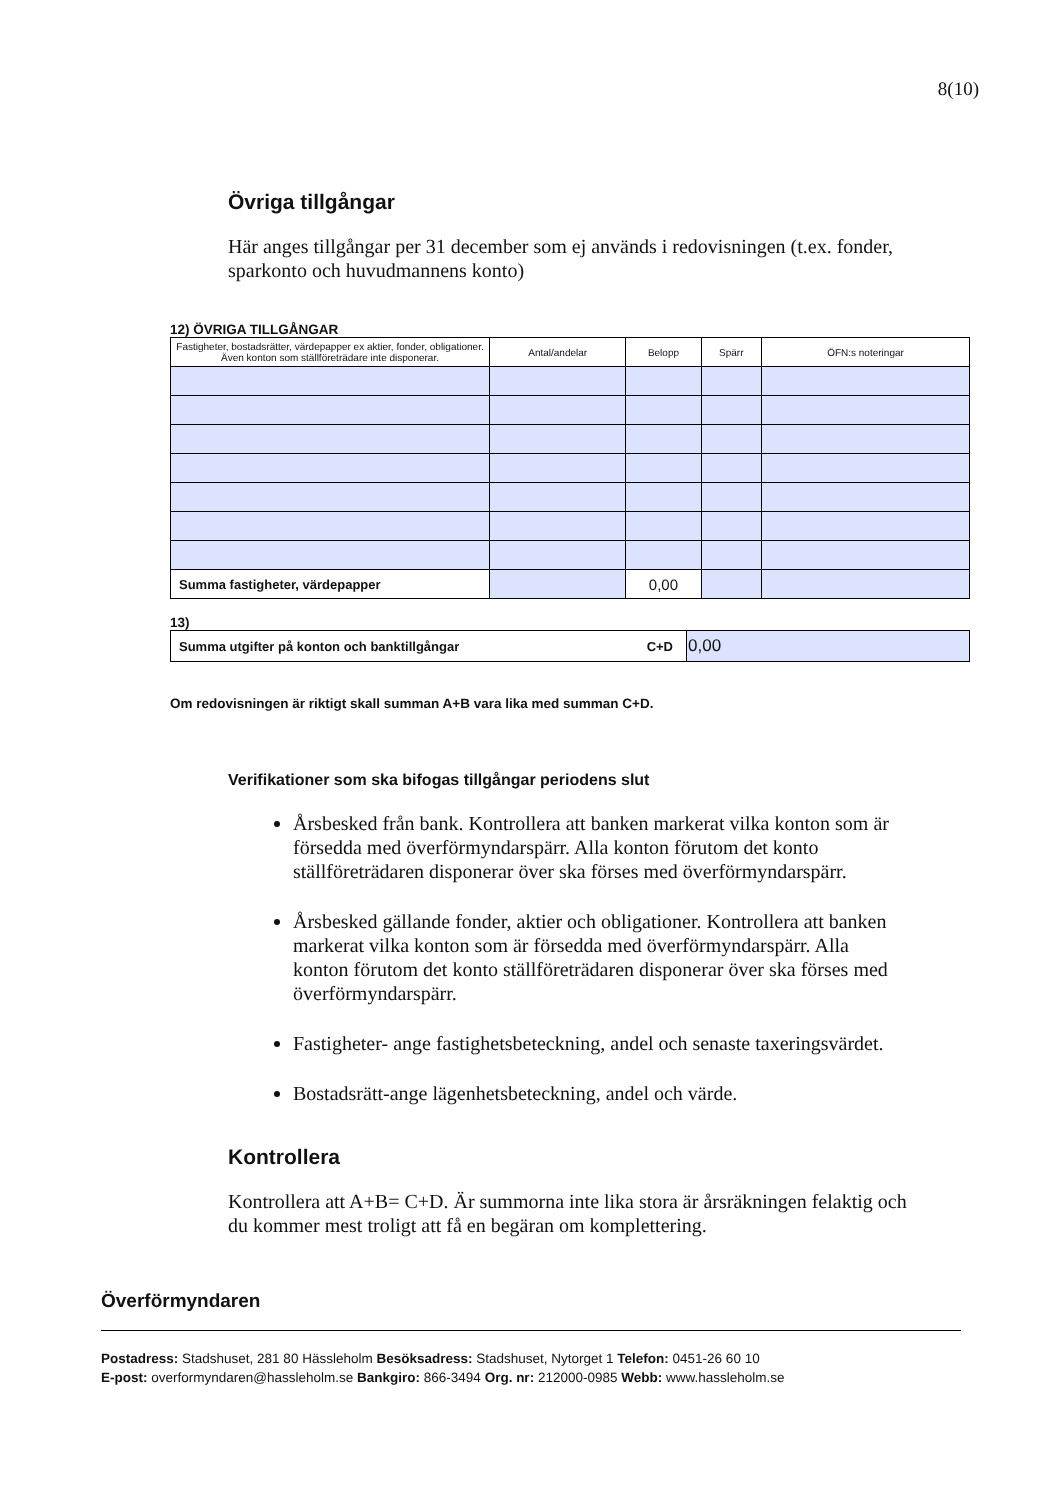8(10)
Övriga tillgångar
Här anges tillgångar per 31 december som ej används i redovisningen (t.ex. fonder, sparkonto och huvudmannens konto)
12) ÖVRIGA TILLGÅNGAR
| Fastigheter, bostadsrätter, värdepapper ex aktier, fonder, obligationer. Även konton som ställföreträdare inte disponerar. | Antal/andelar | Belopp | Spärr | ÖFN:s noteringar |
| --- | --- | --- | --- | --- |
| Summa fastigheter, värdepapper | | 0,00 | | |
13)
| Summa utgifter på konton och banktillgångar C+D | 0,00 |
Om redovisningen är riktigt skall summan A+B vara lika med summan C+D.
Verifikationer som ska bifogas tillgångar periodens slut
Årsbesked från bank. Kontrollera att banken markerat vilka konton som är försedda med överförmyndarspärr. Alla konton förutom det konto ställföreträdaren disponerar över ska förses med överförmyndarspärr.
Årsbesked gällande fonder, aktier och obligationer. Kontrollera att banken markerat vilka konton som är försedda med överförmyndarspärr. Alla konton förutom det konto ställföreträdaren disponerar över ska förses med överförmyndarspärr.
Fastigheter- ange fastighetsbeteckning, andel och senaste taxeringsvärdet.
Bostadsrätt-ange lägenhetsbeteckning, andel och värde.
Kontrollera
Kontrollera att A+B= C+D. Är summorna inte lika stora är årsräkningen felaktig och du kommer mest troligt att få en begäran om komplettering.
Överförmyndaren
Postadress: Stadshuset, 281 80 Hässleholm Besöksadress: Stadshuset, Nytorget 1 Telefon: 0451-26 60 10
E-post: overformyndaren@hassleholm.se Bankgiro: 866-3494 Org. nr: 212000-0985 Webb: www.hassleholm.se